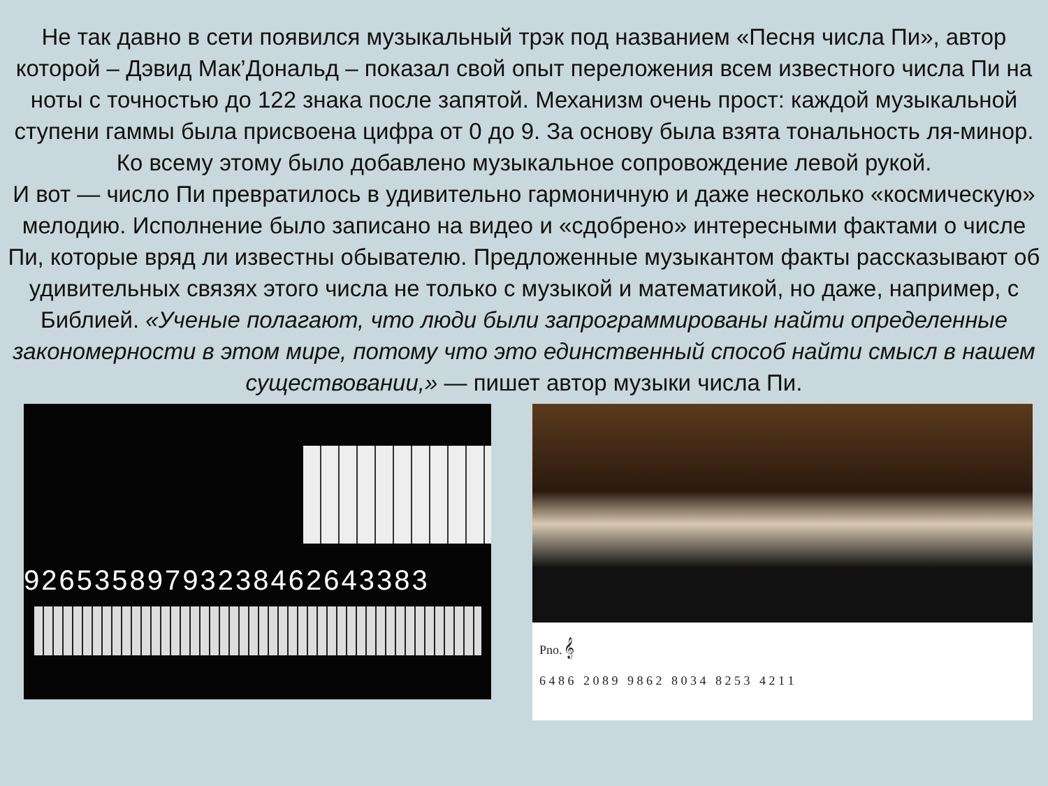Не так давно в сети появился музыкальный трэк под названием «Песня числа Пи», автор которой – Дэвид Мак’Дональд – показал свой опыт переложения всем известного числа Пи на ноты с точностью до 122 знака после запятой. Механизм очень прост: каждой музыкальной ступени гаммы была присвоена цифра от 0 до 9. За основу была взята тональность ля-минор. Ко всему этому было добавлено музыкальное сопровождение левой рукой.
И вот — число Пи превратилось в удивительно гармоничную и даже несколько «космическую» мелодию. Исполнение было записано на видео и «сдобрено» интересными фактами о числе Пи, которые вряд ли известны обывателю. Предложенные музыкантом факты рассказывают об удивительных связях этого числа не только с музыкой и математикой, но даже, например, с Библией. «Ученые полагают, что люди были запрограммированы найти определенные закономерности в этом мире, потому что это единственный способ найти смысл в нашем существовании,» — пишет автор музыки числа Пи.
92653589793238462643383
Pno. 𝄞
6 4 8 6 2 0 8 9 9 8 6 2 8 0 3 4 8 2 5 3 4 2 1 1